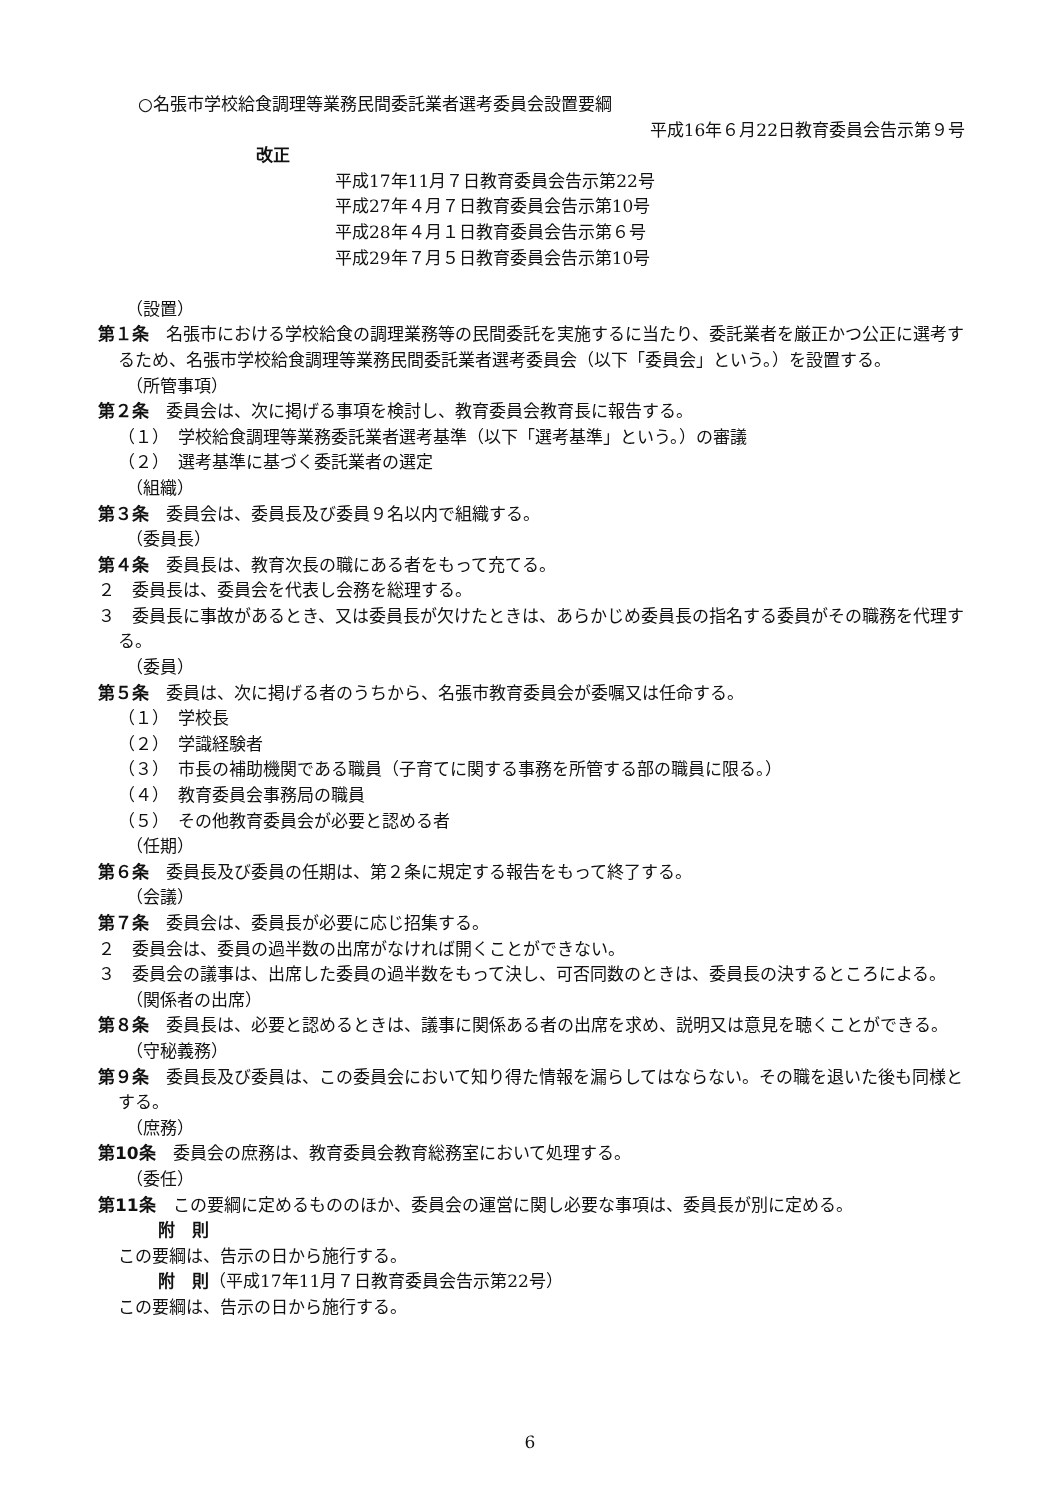○名張市学校給食調理等業務民間委託業者選考委員会設置要綱
平成16年６月22日教育委員会告示第９号
改正
平成17年11月７日教育委員会告示第22号
平成27年４月７日教育委員会告示第10号
平成28年４月１日教育委員会告示第６号
平成29年７月５日教育委員会告示第10号
（設置）
第１条　名張市における学校給食の調理業務等の民間委託を実施するに当たり、委託業者を厳正かつ公正に選考するため、名張市学校給食調理等業務民間委託業者選考委員会（以下「委員会」という。）を設置する。
（所管事項）
第２条　委員会は、次に掲げる事項を検討し、教育委員会教育長に報告する。
（１）　学校給食調理等業務委託業者選考基準（以下「選考基準」という。）の審議
（２）　選考基準に基づく委託業者の選定
（組織）
第３条　委員会は、委員長及び委員９名以内で組織する。
（委員長）
第４条　委員長は、教育次長の職にある者をもって充てる。
２　委員長は、委員会を代表し会務を総理する。
３　委員長に事故があるとき、又は委員長が欠けたときは、あらかじめ委員長の指名する委員がその職務を代理する。
（委員）
第５条　委員は、次に掲げる者のうちから、名張市教育委員会が委嘱又は任命する。
（１）　学校長
（２）　学識経験者
（３）　市長の補助機関である職員（子育てに関する事務を所管する部の職員に限る。）
（４）　教育委員会事務局の職員
（５）　その他教育委員会が必要と認める者
（任期）
第６条　委員長及び委員の任期は、第２条に規定する報告をもって終了する。
（会議）
第７条　委員会は、委員長が必要に応じ招集する。
２　委員会は、委員の過半数の出席がなければ開くことができない。
３　委員会の議事は、出席した委員の過半数をもって決し、可否同数のときは、委員長の決するところによる。
（関係者の出席）
第８条　委員長は、必要と認めるときは、議事に関係ある者の出席を求め、説明又は意見を聴くことができる。
（守秘義務）
第９条　委員長及び委員は、この委員会において知り得た情報を漏らしてはならない。その職を退いた後も同様とする。
（庶務）
第10条　委員会の庶務は、教育委員会教育総務室において処理する。
（委任）
第11条　この要綱に定めるもののほか、委員会の運営に関し必要な事項は、委員長が別に定める。
附　則
この要綱は、告示の日から施行する。
附　則（平成17年11月７日教育委員会告示第22号）
この要綱は、告示の日から施行する。
6